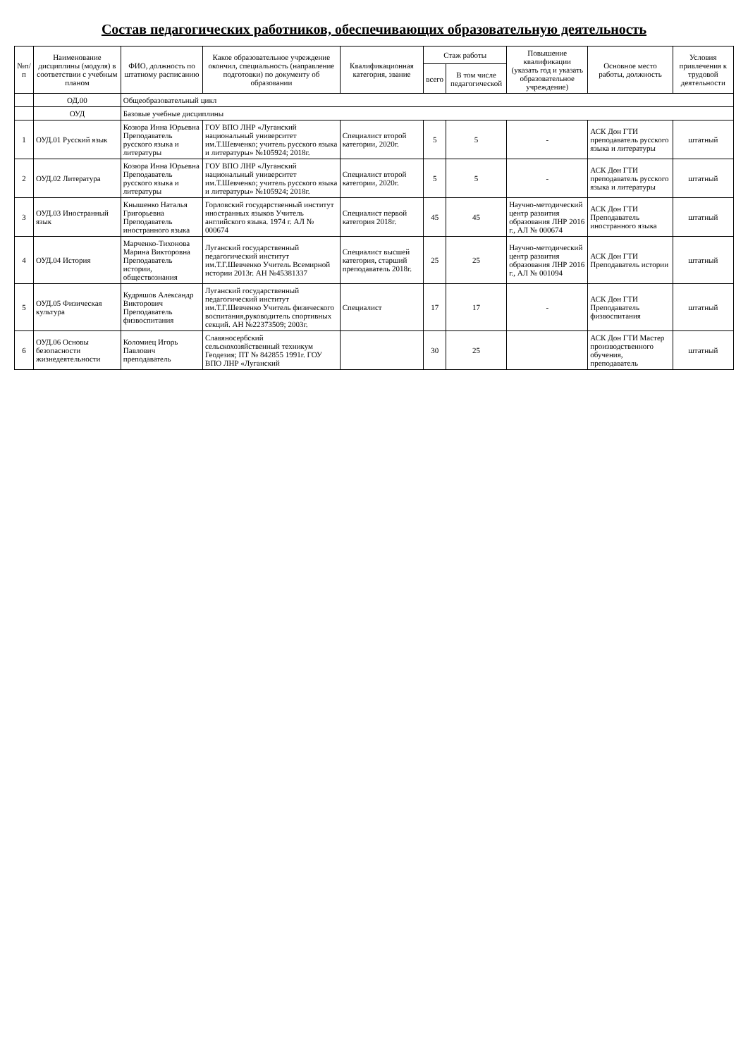Состав педагогических работников, обеспечивающих образовательную деятельность
| №п/п | Наименование дисциплины (модуля) в соответствии с учебным планом | ФИО, должность по штатному расписанию | Какое образовательное учреждение окончил, специальность (направление подготовки) по документу об образовании | Квалификационная категория, звание | Стаж работы | | Повышение квалификации (указать год и указать образовательное учреждение) | Основное место работы, должность | Условия привлечения к трудовой деятельности |
| --- | --- | --- | --- | --- | --- | --- | --- | --- | --- |
| | | | | | всего | В том числе педагогической | | | |
| | ОД.00 | Общеобразовательный цикл | | | | | | | |
| | ОУД | Базовые учебные дисциплины | | | | | | | |
| 1 | ОУД.01 Русский язык | Козюра Инна Юрьевна Преподаватель русского языка и литературы | ГОУ ВПО ЛНР «Луганский национальный университет им.Т.Шевченко; учитель русского языка и литературы» №105924; 2018г. | Специалист второй категории, 2020г. | 5 | 5 | - | АСК Дон ГТИ преподаватель русского языка и литературы | штатный |
| 2 | ОУД.02 Литература | Козюра Инна Юрьевна Преподаватель русского языка и литературы | ГОУ ВПО ЛНР «Луганский национальный университет им.Т.Шевченко; учитель русского языка и литературы» №105924; 2018г. | Специалист второй категории, 2020г. | 5 | 5 | - | АСК Дон ГТИ преподаватель русского языка и литературы | штатный |
| 3 | ОУД.03 Иностранный язык | Кнышенко Наталья Григорьевна Преподаватель иностранного языка | Горловский государственный институт иностранных языков Учитель английского языка. 1974 г. АЛ № 000674 | Специалист первой категория 2018г. | 45 | 45 | Научно-методический центр развития образования ЛНР 2016 г., АЛ № 000674 | АСК Дон ГТИ Преподаватель иностранного языка | штатный |
| 4 | ОУД.04 История | Марченко-Тихонова Марина Викторовна Преподаватель истории, обществознания | Луганский государственный педагогический институт им.Т.Г.Шевченко Учитель Всемирной истории 2013г. АН №45381337 | Специалист высшей категория, старший преподаватель 2018г. | 25 | 25 | Научно-методический центр развития образования ЛНР 2016 г., АЛ № 001094 | АСК Дон ГТИ Преподаватель истории | штатный |
| 5 | ОУД.05 Физическая культура | Кудряшов Александр Викторович Преподаватель физвоспитания | Луганский государственный педагогический институт им.Т.Г.Шевченко Учитель физического воспитания,руководитель спортивных секций. АН №22373509; 2003г. | Специалист | 17 | 17 | - | АСК Дон ГТИ Преподаватель физвоспитания | штатный |
| 6 | ОУД.06 Основы безопасности жизнедеятельности | Коломиец Игорь Павлович преподаватель | Славяносербский сельскохозяйственный техникум Геодезия; ПТ № 842855 1991г. ГОУ ВПО ЛНР «Луганский | | 30 | 25 | | АСК Дон ГТИ Мастер производственного обучения, преподаватель | штатный |